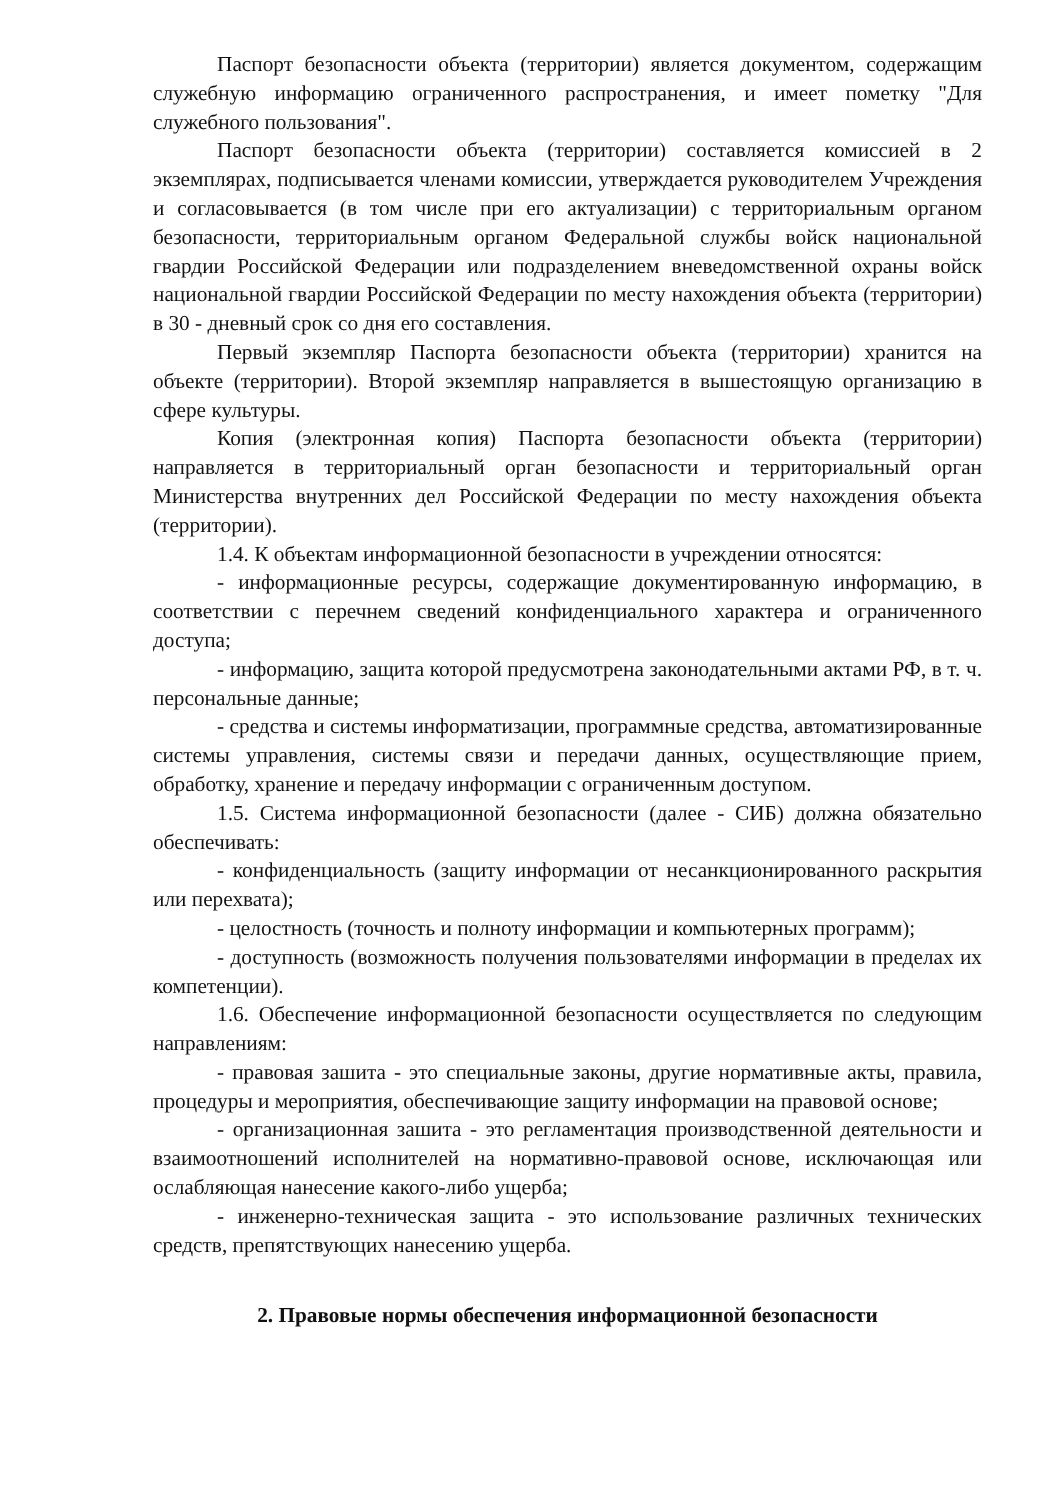Паспорт безопасности объекта (территории) является документом, содержащим служебную информацию ограниченного распространения, и имеет пометку "Для служебного пользования".
Паспорт безопасности объекта (территории) составляется комиссией в 2 экземплярах, подписывается членами комиссии, утверждается руководителем Учреждения и согласовывается (в том числе при его актуализации) с территориальным органом безопасности, территориальным органом Федеральной службы войск национальной гвардии Российской Федерации или подразделением вневедомственной охраны войск национальной гвардии Российской Федерации по месту нахождения объекта (территории) в 30 - дневный срок со дня его составления.
Первый экземпляр Паспорта безопасности объекта (территории) хранится на объекте (территории). Второй экземпляр направляется в вышестоящую организацию в сфере культуры.
Копия (электронная копия) Паспорта безопасности объекта (территории) направляется в территориальный орган безопасности и территориальный орган Министерства внутренних дел Российской Федерации по месту нахождения объекта (территории).
1.4. К объектам информационной безопасности в учреждении относятся:
- информационные ресурсы, содержащие документированную информацию, в соответствии с перечнем сведений конфиденциального характера и ограниченного доступа;
- информацию, защита которой предусмотрена законодательными актами РФ, в т. ч. персональные данные;
- средства и системы информатизации, программные средства, автоматизированные системы управления, системы связи и передачи данных, осуществляющие прием, обработку, хранение и передачу информации с ограниченным доступом.
1.5. Система информационной безопасности (далее - СИБ) должна обязательно обеспечивать:
- конфиденциальность (защиту информации от несанкционированного раскрытия или перехвата);
- целостность (точность и полноту информации и компьютерных программ);
- доступность (возможность получения пользователями информации в пределах их компетенции).
1.6. Обеспечение информационной безопасности осуществляется по следующим направлениям:
- правовая зашита - это специальные законы, другие нормативные акты, правила, процедуры и мероприятия, обеспечивающие защиту информации на правовой основе;
- организационная зашита - это регламентация производственной деятельности и взаимоотношений исполнителей на нормативно-правовой основе, исключающая или ослабляющая нанесение какого-либо ущерба;
- инженерно-техническая защита - это использование различных технических средств, препятствующих нанесению ущерба.
2. Правовые нормы обеспечения информационной безопасности